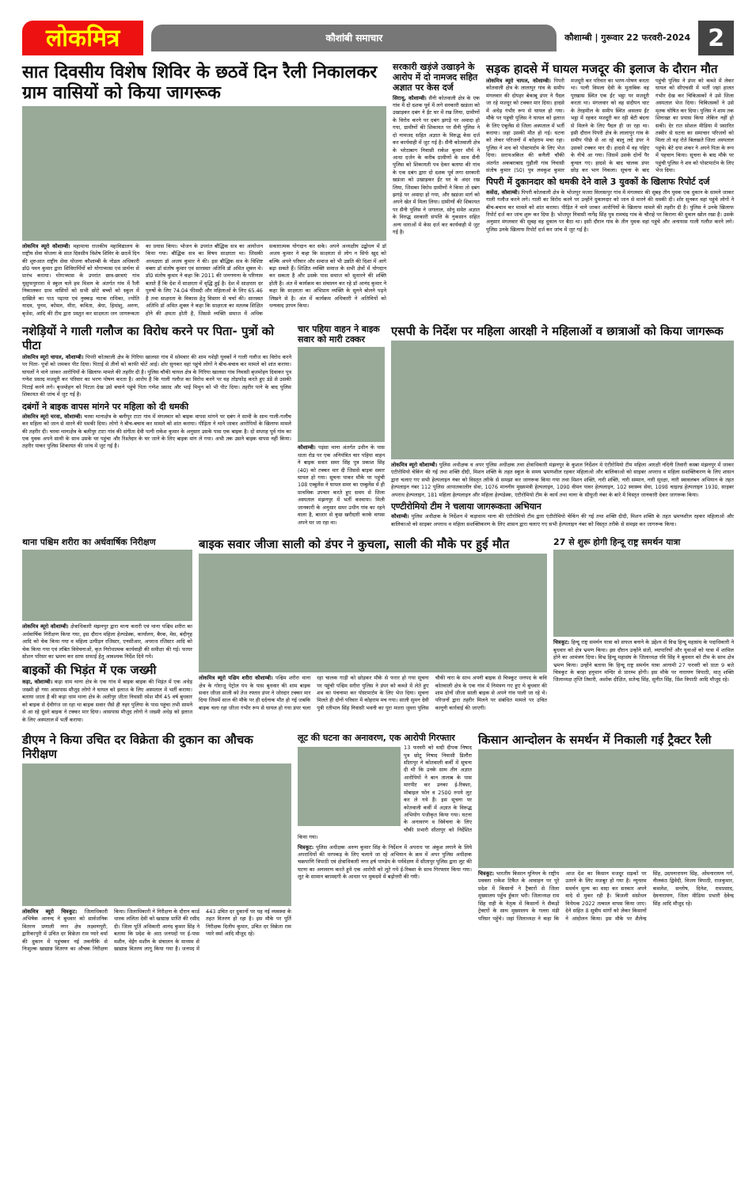लोकमित्र
कौशांबी समाचार
कौशाम्बी | गुरूवार 22 फरवरी-2024
2
सात दिवसीय विशेष शिविर के छठवें दिन रैली निकालकर ग्राम वासियों को किया जागरूक
लोकमित्र ब्यूरो कौशाम्बी। महामाया राजकीय महाविद्यालय के राष्ट्रीय सेवा योजना के सात दिवसीय विशेष शिविर के छठवें दिन की शुरुआत राष्ट्रीय सेवा योजना कौशाम्बी के नोडल अधिकारी डॉ0 पवन कुमार द्वारा शिविरार्थियों को योगाभ्यास एवं प्रार्थना से प्रारंभ कराया। योगाभ्यास के उपरांत छात्र-छात्राएं गांव यूसुफपुररारा मे स्कूल चले हम मिशन के अंतर्गत गांव में रैली निकालकर ग्राम वासियों को सभी छोटे बच्चों को स्कूल में दाखिले का पाठ पढ़ाया एवं नुक्कड़ नाटक राधिका, ज्योति यादव, पूनम, कोमल, मीरा, कविता, श्रेया, हिमांशु, अरुण, बृजेश, आदि की टीम द्वारा प्रस्तुत कर साक्षरता जन जागरूकता का प्रयास किया। भोजन के उपरांत बौद्धिक सत्र का आयोजन किया गया। बौद्धिक सत्र का विषय साक्षरता था। जिसकी अध्यक्षता डॉ अजय कुमार ने की। इस बौद्धिक सत्र के विशिष्ट वक्ता डॉ संतोष कुमार एवं सारस्वत अतिथि डॉ अमित शुक्ल थे। डॉ0 संतोष कुमार ने कहा कि 2011 की जनगणना के परिणाम बताते हैं कि देश में साक्षरता में वृद्धि हुई है। देश में साक्षरता दर पुरुषों के लिए 74.04 फीसदी और महिलाओं के लिए 65.46 है तथा साक्षरता के विकास हेतु विस्तार से चर्चा की। सारस्वत अतिथि डॉ अमित शुक्ल ने कहा कि साक्षरता का मतलब शिक्षित होने की क्षमता होती है, जिससे व्यक्ति समाज में अधिक सकारात्मक योगदान कर सके। अपने अध्यक्षीय उद्बोधन में डॉ अजय कुमार ने कहा कि साक्षरता से लोग न सिर्फ खुद को बल्कि अपने परिवार और समाज को भी उन्नति की दिशा में आगे बढ़ा सकते हैं। शिक्षित व्यक्ति समाज के सभी क्षेत्रों में योगदान कर सकता है और उसके पास समाज को सुधारने की शक्ति होती है। अंत में कार्यक्रम का संचालन कर रहे डॉ आनंद कुमार ने कहा कि साक्षरता का अभिप्राय व्यक्ति के सुनने बोलने पढ़ने लिखने से है। अंत में कार्यक्रम अधिकारी ने अतिथियों को धन्यवाद ज्ञापन किया।
सरकारी खड़ंजे उखाड़ने के आरोप में दो नामजद सहित अज्ञात पर केस दर्ज
सिराथू, कौशाम्बी। सैनी कोतवाली क्षेत्र के एक गांव में दो दशक पूर्व में लगे सरकारी खडंजा को उखाड़कर दबंग ने ईंट घर में रख लिया, ग्रामीणों के विरोध करने पर दबंग झगड़े पर अमादा हो गया, ग्रामीणों की शिकायत पर सैनी पुलिस ने दो नामजद सहित अज्ञात के विरुद्ध केस दर्ज कर कार्यवाही में जुट गई है। सैनी कोतवाली क्षेत्र के भरेठाबाग निवासी राकेश कुमार मौर्य ने आधा दर्जन के करीब ग्रामीणों के साथ सैनी पुलिस को शिकायती पत्र देकर बताया की गांव के एक दबंग द्वारा दो दशक पूर्व लगा सरकारी खडंजा को उखाड़कर ईंट घर के अंदर रख लिया, जिसका विरोध ग्रामीणों ने किया तो दबंग झगड़े पर अमादा हो गया, और खडंजा मार्ग को अपने खेत में मिला लिया। ग्रामीणों की शिकायत पर सैनी पुलिस ने जगलाल, सोनू समेत अज्ञात के विरुद्ध सरकारी संपत्ति के नुकसान सहित अन्य धाराओं में केस दर्ज कर कार्यवाही में जुट गई है।
सड़क हादसे में घायल मजदूर की इलाज के दौरान मौत
लोकमित्र ब्यूरो चायल, कौशाम्बी। पिपरी कोतवाली क्षेत्र के लालापुर गांव के समीप मंगलवार की दोपहर बेकाबू डंपर ने पैदल जा रहे मजदूर को टक्कर मार दिया। हादसे में अधेड़ गंभीर रूप से घायल हो गया। मौके पर पहुंची पुलिस ने घायल को इलाज के लिए एंबुलेंस से जिला अस्पताल में भर्ती कराया। जहां उसकी मौत हो गई। घटना को लेकर परिजनों में कोहराम मचा रहा। पुलिस ने शव को पोस्टमार्टम के लिए भेज दिया। सरायअकिल की कनैली चौकी अंतर्गत अकबराबाद गुहौली गांव निवासी संतोष कुमार (50) पुत्र लवकुश कुमार मजदूरी कर परिवार का भरण-पोषण करता था। पत्नी विमला देवी के मुताबिक वह पुरखास स्थित एक ईंट भट्ठा पर मजदूरी करता था। मंगलवार को वह संदीपन घाट के तेरहमील के समीप स्थित असलम ईंट भट्ठा में रहकर मजदूरी कर रही बेटी बंदना से मिलने के लिए पैदल ही जा रहा था। इसी दौरान पिपरी क्षेत्र के लालापुर गांव के समीप पीछे से आ रहे बालू लदे डंपर ने उसको टक्कर मार दी। हादसे में वह पहिए के नीचे आ गया। जिसमें उसके दोनों पैर कुचल गए। हादसे के बाद चालक डंपर छोड़ कर भाग निकला। सूचना के बाद पहुंची पुलिस ने डंपर को कब्जे में लेकर घायल को सीएचसी में भर्ती जहां हालत गंभीर देख कर चिकित्सकों ने उसे जिला अस्पताल भेज दिया। चिकित्सकों ने उसे मृतक घोषित कर दिया। पुलिस ने शाम तक शिनाख्त का प्रयास किया लेकिन नहीं हो सकी। देर रात सोशल मीडिया में प्रसारित तस्वीर से घटना का समाचार परिजनों को मिला तो वह रोते बिलखते जिला अस्पताल पहुंचे। बेटे दया शंकर ने अपने पिता के रूप में पहचान किया। सूचना के बाद मौके पर पहुंची पुलिस ने शव को पोस्टमार्टम के लिए भेज दिया।
पिपरी में दुकानदार को धमकी देने वाले 3 युवकों के खिलाफ रिपोर्ट दर्ज
कसेंदा, कौशाम्बी। पिपरी कोतवाली क्षेत्र के भोजपुर मजरा विलासपुर गांव में मंगलवार की सुबह तीन युवक एक दुकान के सामने जाकर गाली गलौज करने लगे। गाली का विरोध करने पर उन्होंने दुकानदार को जान से मारने की धमकी दी। शोर सुनकर वहां पहुंचे लोगों ने बीच-बचाव कर मामले को शांत कराया। पीड़ित ने थाने जाकर आरोपियों के खिलाफ मामले की तहरीर दी है। पुलिस ने उनके खिलाफ रिपोर्ट दर्ज कर जांच शुरू कर दिया है। भोजपुर निवासी नागेंद्र सिंह पुत्र रामचंद्र गांव के चौराहे पर किराना की दुकान खोल रखा है। उसके अनुसार मंगलवार की सुबह वह दुकान पर बैठा था। इसी दौरान गांव के तीन युवक वहां पहुंचे और अनायास गाली गलौज करने लगे। पुलिस उनके खिलाफ रिपोर्ट दर्ज कर जांच में जुट गई है।
नशेड़ियों ने गाली गलौज का विरोध करने पर पिता- पुत्रों को पीटा
लोकमित्र ब्यूरो चायल, कौशाम्बी। पिपरी कोतवाली क्षेत्र के गिरिया खालसा गांव में सोमवार की शाम नशेड़ी युवकों ने गाली गलौज का विरोध करने पर पिता- पुत्रों को जमकर पीट दिया। पिटाई से तीनों को काफी चोटें आई। शोर सुनकर वहां पहुंचे लोगों ने बीच-बचाव कर मामले को शांत कराया। घायलों ने थाने जाकर आरोपियों के खिलाफ मामले की तहरीर दी है। पुलिस चौकी चायल क्षेत्र के गिरिया खालसा गांव निवासी बृजमोहन दिवाकर पुत्र गणेश प्रसाद मजदूरी कर परिवार का भरण पोषण करता है। आरोप है कि गाली गलौज का विरोध करने पर वह तोड़फोड़ करते हुए डंडे से उसकी पिटाई करने लगे। बृजमोहन को पिटता देख उसे बचाने पहुंचे पिता गणेश प्रसाद और भाई मिथुन को भी पीट दिया। तहरीर पाने के बाद पुलिस शिकायत की जांच में जुट गई है।
दबंगों ने बाइक वापस मांगने पर महिला को दी धमकी
लोकमित्र ब्यूरो चरवा, कौशाम्बी। चरवा थानाक्षेत्र के बलीपुर टाटा गांव में मंगलवार को बाइक वापस मांगने पर दबंग ने साथी के साथ गाली-गलौच कर महिला को जान से मारने की धमकी दिया। लोगो ने बीच-बचाव कर मामले को शांत कराया। पीड़िता ने थाने जाकर आरोपियों के खिलाफ मामले की तहरीर दी। चरवा थानाक्षेत्र के बलीपुर टाटा गांव की संगीता देवी पत्नी राकेश कुमार के अनुसार उसके पास एक बाइक है। दो सप्ताह पूर्व गांव का एक युवक अपने साथी के साथ उसके घर पहुंचा और रिश्तेदार के घर जाने के लिए बाइक मांग ले गया। अभी तक उसने बाइक वापस नहीं किया। तहरीर पाकर पुलिस शिकायत की जांच में जुट गई है।
चार पहिया वाहन ने बाइक सवार को मारी टक्कर
कौशाम्बी। पइंसा थाना अंतर्गत उधीन के पास धाता रोड पर एक अनियंत्रित चार पहिया वाहन ने बाइक सवार समर सिंह पुत्र प्रकाश सिंह (40) को टक्कर मार दी जिससे बाइक सवार घायल हो गया। सूचना पाकर मौके पर पहुंची 108 एम्बुलेंस ने घायल समर का एम्बुलेंस में ही प्राथमिक उपचार करते हुए समय से जिला अस्पताल मंझनपुर में भर्ती करवाया। मिली जानकारी के अनुसार समर उधीन गांव का रहने वाला है, बाजार से कुछ खरीदारी करके वापस अपने घर जा रहा था।
एसपी के निर्देश पर महिला आरक्षी ने महिलाओं व छात्राओं को किया जागरूक
लोकमित्र ब्यूरो कौशाम्बी। पुलिस अधीक्षक व अपर पुलिस अधीक्षक तथा क्षेत्राधिकारी मंझनपुर के कुशल निर्देशन मे एंटीरोमियो टीम महिला आरक्षी नंदिनी तिवारी कस्बा मंझनपुर में जाकर एंटीरोमियो चेकिंग की गई तथा शक्ति दीदी, मिशन शक्ति के तहत स्कूल के समय भ्रमणशील रहकर महिलाओ और बालिकाओ को साइबर अपराध व महिला सशक्तिकरण के लिए शासन द्वारा चलाए गए सभी हेल्पलाइन नंबर को विस्तृत तरीके से समझा कर जागरूक किया गया तथा मिशन शक्ति, नारी शक्ति, नारी सम्मान, नारी सुरक्षा, नारी स्वावलंबन अभियान के तहत हेल्पलाइन नंबर 112 पुलिस आपातकालीन सेवा, 1076 माननीय मुख्यमंत्री हेल्पलाइन, 1090 वीमन पावर हेल्पलाइन, 102 स्वास्थ्य सेवा, 1098 चाइल्ड हेल्पलाइन 1930, साइबर अपराध हेल्पलाइन, 181 महिला हेल्पलाइन और महिला हेल्पडेस्क, एंटीरोमियो टीम के कार्य तथा थाना के सीयूजी नंबर के बारे में विस्तृत जानकारी देकर जागरूक किया।
एण्टीरोमियो टीम ने चलाया जागरूकता अभियान
कौशाम्बी। पुलिस अधीक्षक के निर्देशन मे कड़ाधाम थाना की एंटीरोमियो टीम द्वारा एंटीरोमियो चेकिंग की गई तथा शक्ति दीदी, मिशन शक्ति के तहत भ्रमणशील रहकर महिलाओ और बालिकाओ को साइबर अपराध व महिला सशक्तिकरण के लिए शासन द्वारा चलाए गए सभी हेल्पलाइन नंबर को विस्तृत तरीके से समझा कर जागरूक किया।
थाना पश्चिम शरीरा का अर्धवार्षिक निरीक्षण
लोकमित्र ब्यूरो कौशाम्बी। क्षेत्राधिकारी मंझनपुर द्वारा थाना करारी एवं थाना पश्चिम शरीरा का अर्धवार्षिक निरीक्षण किया गया, इस दौरान महिला हेल्पडेस्क, कार्यालय, बैरक, मेस, बंदीगृह आदि को चेक किया गया व महिला उत्पीड़न रजिस्टर, एनसीआर, अपराध रजिस्टर आदि को चेक किया गया एवं लंबित विवेचनाओं, कृत निरोधात्मक कार्यवाही की समीक्षा की गई। फायर स्टेशन परिसर का भ्रमण कर साफ सफाई हेतु आवश्यक निर्देश दिये गये।
बाइकों की भिड़ंत में एक जख्मी
कड़ा, कौशाम्बी। कड़ा धाम थाना क्षेत्र के एक गांव में बाइक बाइक की भिड़ंत में एक अधेड़ जख्मी हो गया आसपास मौजूद लोगो ने घायल को इलाज के लिए अस्पताल में भर्ती कराया। बताया जाता है की कड़ा धाम थाना क्षेत्र के अलीपुर जीता निवासी रमेश मौर्य 45 वर्ष बुधवार को बाइक से देवीगंज जा रहा था बाइक सवार जैसे ही नहर पुलिया के पास पहुंचा तभी सामने से आ रहे दूसरे बाइक ने टक्कर मार दिया। आसपास मौजूद लोगो ने जख्मी अधेड़ को इलाज के लिए अस्पताल में भर्ती कराया।
बाइक सवार जीजा साली को डंपर ने कुचला, साली की मौके पर हुई मौत
लोकमित्र ब्यूरो पश्चिम शरीरा कौशाम्बी। पश्चिम शरीरा थाना क्षेत्र के गोराजू पेट्रोल पंप के पास बुधवार की शाम बाइक सवार जीजा साली को तेज रफ्तार डंपर ने जोरदार टक्कर मार दिया जिसमें साल की मौके पर ही दर्दनाक मौत हो गई जबकि बाइक चला रहा जीजा गंभीर रूप से घायल हो गया डंपर चला रहा चालक गाड़ी को छोड़कर मौके से फरार हो गया सूचना पर पहुंची पश्चिम सरीरा पुलिस ने डंपर को कब्जे में लेते हुए शव का पंचनामा कर पोस्टमार्टम के लिए भेज दिया। सूचना मिलते ही दोनों परिवार में कोहराम मच गया। साली सुमन देवी पुत्री रतीभान सिंह निवासी भवनी का पूरा मजरा जुवरा पुलिस चौकी नारा के साथ अपनी बाइक से चित्रकूट जनपद के कवि कोतवाली क्षेत्र के एक गांव में निमंत्रण गए हुए थे बुधवार की शाम दोनों जीजा साली बाइक से अपने गांव पाली जा रहे थे। परिजनों द्वारा तहरीर मिलने पर संबंधित मामले पर उचित कानूनी कार्रवाई की जाएगी।
27 से शुरू होगी हिन्दू राष्ट्र समर्थन यात्रा
चित्रकूट: हिन्दू राष्ट्र समर्थन यात्रा को सफल बनाने के उद्देश्य से विश्व हिन्दू महासंघ के पदाधिकारी ने बुधवार को क्षेत्र भ्रमण किया। इस दौरान उन्होंने संतों, व्यापारियों और युवाओं को यात्रा में शामिल होने का आमंत्रण दिया। विश्व हिन्दू महासंघ के जिलाध्यक्ष रवि सिंह ने बुधवार को टीम के साथ क्षेत्र भ्रमण किया। उन्होंने बताया कि हिन्दू राष्ट्र समर्थन यात्रा आगामी 27 फरवरी को प्रातः 9 बजे चित्रकूट के बरहा हनुमान मन्दिर से प्रारम्भ होगी। इस मौके पर नारायण त्रिपाठी, मातृ शक्ति जिलाध्यक्ष तृप्ति तिवारी, अशोक दीक्षित, सतेन्द्र सिंह, सुनीत सिंह, प्रिंश त्रिपाठी आदि मौजूद रहे।
डीएम ने किया उचित दर विक्रेता की दुकान का औचक निरीक्षण
लोकमित्र ब्यूरो चित्रकूट: जिलाधिकारी अभिषेक आनन्द ने बुधवार को सार्वजनिक वितरण प्रणाली नगर क्षेत्र लक्ष्मणपुरी, द्वारिकापुरी में उचित दर विक्रेता राम प्यारे वर्मा की दुकान में पहुंचकर नई तकनीकि से निःशुल्क खाद्यान्न वितरण का औचक निरीक्षण किया। जिलाधिकारी ने निरीक्षण के दौरान कार्ड धारक ललिता देवी को खाद्यान्न प्राप्ति की रसीद दी। जिला पूर्ति अधिकारी आनंद कुमार सिंह ने बताया कि प्रदेश के आठ जनपदों पर ई-पास मशीन, वेईंग मशीन के संचालन के माध्यम से खाद्यान्न वितरण लागू किया गया है। जनपद में 443 उचित दर दुकानों पर यह नई व्यवस्था के तहत वितरण हो रहा है। इस मौके पर पूर्ति निरीक्षक दिलीप कुमार, उचित दर विक्रेता राम प्यारे वर्मा आदि मौजूद रहे।
लूट की घटना का अनावरण, एक आरोपी गिरफ्तार
13 फरवरी को वादी दीपक निषाद पुत्र छोटू निषाद निवासी डिलौरा सीतापुर ने कोतवाली कर्वी में सूचना दी थी कि उनके साथ तीन अज्ञात आरोपियों ने बान तालाब के पास मारपीट कर उनका ई-रिक्शा, मोबाइल फोन व 2500 रुपये लूट कर ले गये हैं। इस सूचना पर कोतवाली कर्वी में अज्ञात के विरूद्ध अभियोग पंजीकृत किया गया। घटना के अनावरण व विवेचना के लिए चौकी प्रभारी सीतापुर को निर्देशित किया गया।
चित्रकूट: पुलिस अधीक्षक अरुण कुमार सिंह के निर्देशन में अपराध पर अंकुश लगाने के लिये अपराधियों की धरपकड़ के लिए चलाये जा रहे अभियान के क्रम में अपर पुलिस अधीक्षक चक्रपाणि त्रिपाठी एवं क्षेत्राधिकारी नगर हर्ष पाण्डेय के पर्यवेक्षण में सीतापुर पुलिस द्वारा लूट की घटना का अनावरण करते हुये एक आरोपी को लूटे गये ई-रिक्शा के साथ गिरफ्तार किया गया। लूट के सामान बरामदगी के आधार पर मुकदमे में बढ़ोत्तरी की गयी।
किसान आन्दोलन के समर्थन में निकाली गई ट्रैक्टर रैली
चित्रकूट: भारतीय किसान यूनियन के राष्ट्रीय प्रवक्ता राकेश टिकैत के आवाहन पर पूरे प्रदेश में किसानों ने ट्रैक्टरों से जिला मुख्यालय पहुँच हुँकार भरी। जिलाध्यक्ष राम सिंह राही के नेतृत्व में किसानों ने सैकड़ों ट्रेक्टरों के साथ मुख्यालय के गल्ला मंडी परिसर पहुँचे। जहां जिलाध्यक्ष ने कहा कि आज देश का किसान मजदूर सड़कों पर उतरने के लिए मजबूर हो गया है। न्यूनतम समर्थन मूल्य का वादा कर सरकार अपने वादे से मुकर रही है। बिजली संसोधन विधेयक 2022 तत्काल वापस किया जाए। देने सहित 8 सूत्रीय मांगों को लेकर किसानों ने आंदोलन किया। इस मौके पर शैलेन्द्र सिंह, उदयनारायण सिंह, ओमनारायण गर्ग, नीलकंठ द्विवेदी, विजय त्रिपाठी, राजकुमार, कमलेश, सन्तोष, दिनेश, रामप्रसाद, देवनारायण, जिला मीडिया प्रभारी देवेन्द्र सिंह आदि मौजूद रहे।